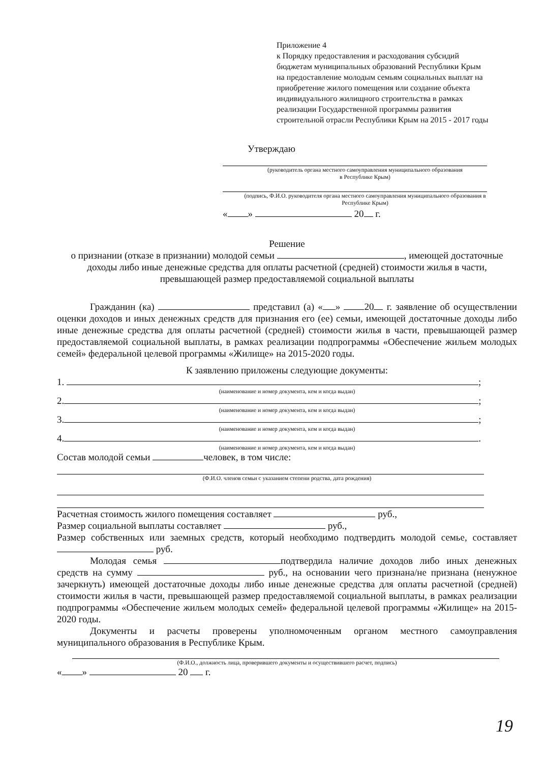Приложение 4
к Порядку предоставления и расходования субсидий бюджетам муниципальных образований Республики Крым на предоставление молодым семьям социальных выплат на приобретение жилого помещения или создание объекта индивидуального жилищного строительства в рамках реализации Государственной программы развития строительной отрасли Республики Крым на 2015 - 2017 годы
Утверждаю
(руководитель органа местного самоуправления муниципального образования
в Республике Крым)
(подпись, Ф.И.О. руководителя органа местного самоуправления муниципального образования в Республике Крым)
« » 20 г.
Решение
о признании (отказе в признании) молодой семьи , имеющей достаточные доходы либо иные денежные средства для оплаты расчетной (средней) стоимости жилья в части, превышающей размер предоставляемой социальной выплаты
Гражданин (ка) представил (а) « » 20 г. заявление об осуществлении оценки доходов и иных денежных средств для признания его (ее) семьи, имеющей достаточные доходы либо иные денежные средства для оплаты расчетной (средней) стоимости жилья в части, превышающей размер предоставляемой социальной выплаты, в рамках реализации подпрограммы «Обеспечение жильем молодых семей» федеральной целевой программы «Жилище» на 2015-2020 годы.
К заявлению приложены следующие документы:
1. ;
(наименование и номер документа, кем и когда выдан)
2. ;
(наименование и номер документа, кем и когда выдан)
3. ;
(наименование и номер документа, кем и когда выдан)
4. .
(наименование и номер документа, кем и когда выдан)
Состав молодой семьи человек, в том числе:
(Ф.И.О. членов семьи с указанием степени родства, дата рождения)
Расчетная стоимость жилого помещения составляет руб.,
Размер социальной выплаты составляет руб.,
Размер собственных или заемных средств, который необходимо подтвердить молодой семье, составляет руб.
Молодая семья подтвердила наличие доходов либо иных денежных средств на сумму руб., на основании чего признана/не признана (ненужное зачеркнуть) имеющей достаточные доходы либо иные денежные средства для оплаты расчетной (средней) стоимости жилья в части, превышающей размер предоставляемой социальной выплаты, в рамках реализации подпрограммы «Обеспечение жильем молодых семей» федеральной целевой программы «Жилище» на 2015-2020 годы.
Документы и расчеты проверены уполномоченным органом местного самоуправления муниципального образования в Республике Крым.
(Ф.И.О., должность лица, проверившего документы и осуществившего расчет, подпись)
« » 20 г.
19